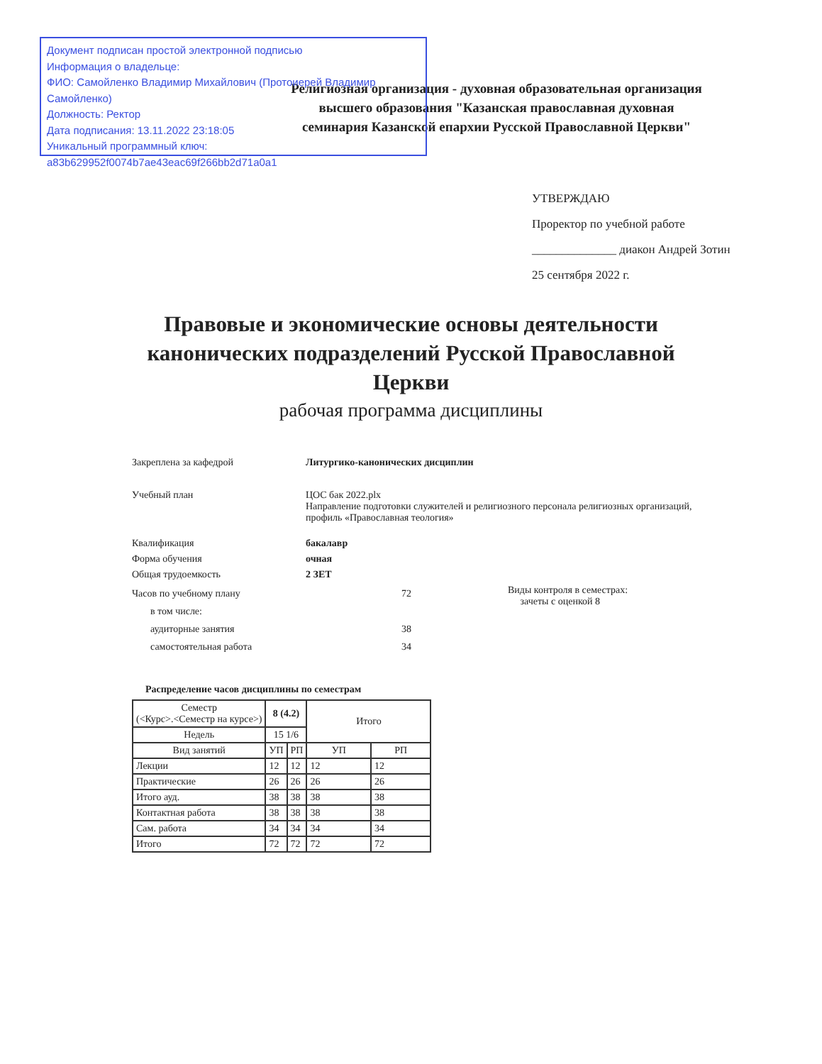Документ подписан простой электронной подписью
Информация о владельце:
ФИО: Самойленко Владимир Михайлович (Протоиерей Владимир Самойленко)
Должность: Ректор
Дата подписания: 13.11.2022 23:18:05
Уникальный программный ключ:
a83b629952f0074b7ae43eac69f266bb2d71a0a1
Религиозная организация - духовная образовательная организация высшего образования "Казанская православная духовная семинария Казанской епархии Русской Православной Церкви"
УТВЕРЖДАЮ
Проректор по учебной работе
______________ диакон Андрей Зотин
25 сентября 2022 г.
Правовые и экономические основы деятельности канонических подразделений Русской Православной Церкви
рабочая программа дисциплины
Закреплена за кафедрой Литургико-канонических дисциплин
Учебный план ЦОС бак 2022.plx
Направление подготовки служителей и религиозного персонала религиозных организаций, профиль «Православная теология»
Квалификация бакалавр
Форма обучения очная
Общая трудоемкость 2 ЗЕТ
Часов по учебному плану 72
в том числе:
аудиторные занятия 38
самостоятельная работа 34
Виды контроля в семестрах:
зачеты с оценкой 8
Распределение часов дисциплины по семестрам
| Семестр (<Курс>.<Семестр на курсе>) | 8 (4.2) | | Итого | |
| --- | --- | --- | --- | --- |
| Недель | 15 1/6 | | | |
| Вид занятий | УП | РП | УП | РП |
| Лекции | 12 | 12 | 12 | 12 |
| Практические | 26 | 26 | 26 | 26 |
| Итого ауд. | 38 | 38 | 38 | 38 |
| Контактная работа | 38 | 38 | 38 | 38 |
| Сам. работа | 34 | 34 | 34 | 34 |
| Итого | 72 | 72 | 72 | 72 |